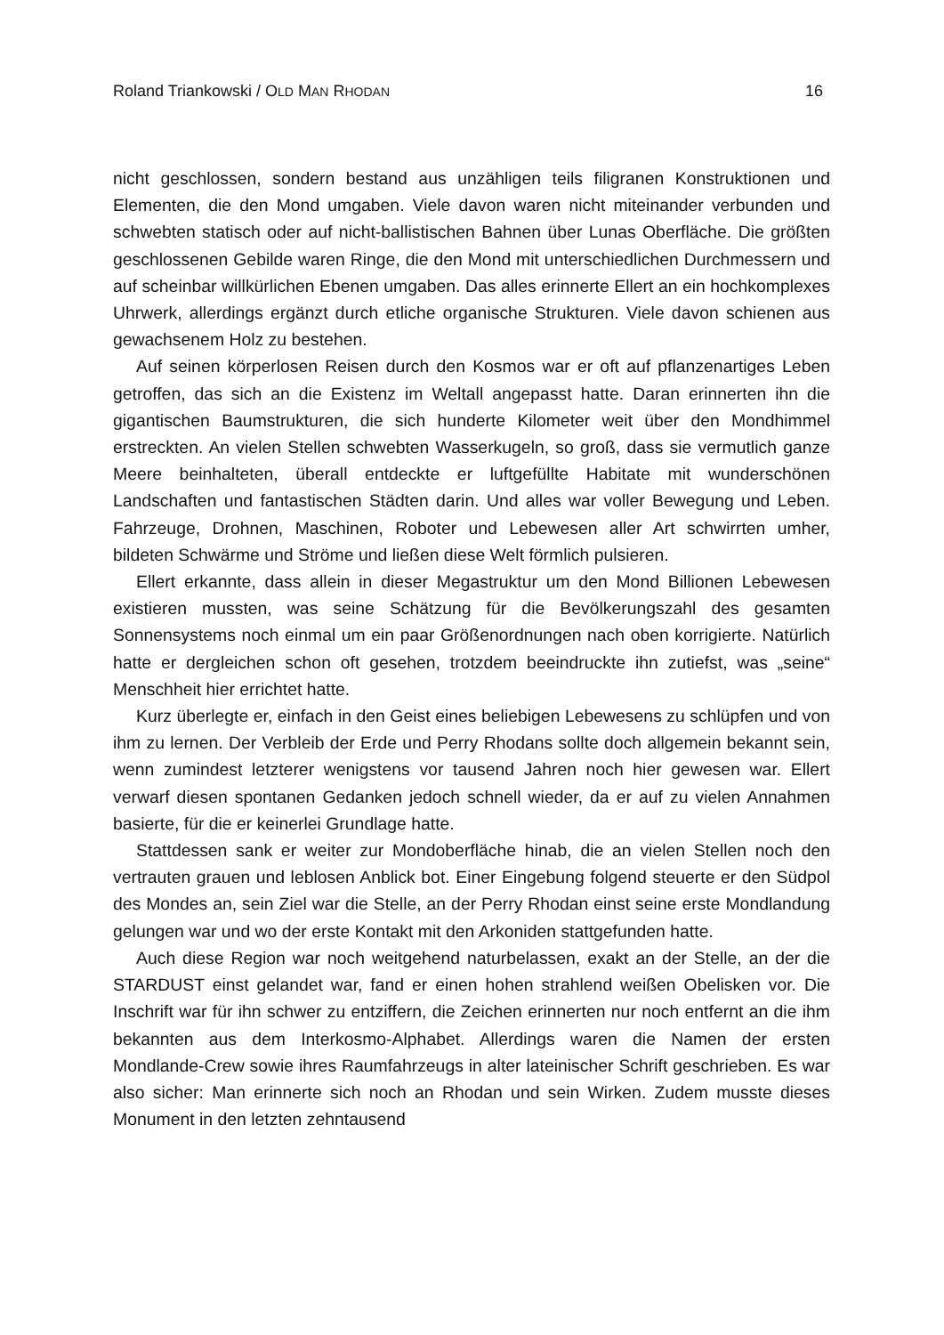Roland Triankowski / OLD MAN RHODAN 16
nicht geschlossen, sondern bestand aus unzähligen teils filigranen Konstruktionen und Elementen, die den Mond umgaben. Viele davon waren nicht miteinander ver­bunden und schwebten statisch oder auf nicht-ballistischen Bahnen über Lunas Oberfläche. Die größten geschlossenen Gebilde waren Ringe, die den Mond mit unterschiedlichen Durchmessern und auf scheinbar willkürlichen Ebenen umgaben. Das alles erinnerte Ellert an ein hochkomplexes Uhrwerk, allerdings ergänzt durch etliche organische Strukturen. Viele davon schienen aus gewachsenem Holz zu bestehen.
Auf seinen körperlosen Reisen durch den Kosmos war er oft auf pflanzenartiges Leben getroffen, das sich an die Existenz im Weltall angepasst hatte. Daran erinner­ten ihn die gigantischen Baumstrukturen, die sich hunderte Kilometer weit über den Mondhimmel erstreckten. An vielen Stellen schwebten Wasserkugeln, so groß, dass sie vermutlich ganze Meere beinhalteten, überall entdeckte er luftgefüllte Habitate mit wunderschönen Landschaften und fantastischen Städten darin. Und alles war voller Bewegung und Leben. Fahrzeuge, Drohnen, Maschinen, Roboter und Lebewesen aller Art schwirrten umher, bildeten Schwärme und Ströme und ließen diese Welt förmlich pulsieren.
Ellert erkannte, dass allein in dieser Megastruktur um den Mond Billionen Lebe­wesen existieren mussten, was seine Schätzung für die Bevölkerungszahl des gesamten Sonnensystems noch einmal um ein paar Größenordnungen nach oben korrigierte. Natürlich hatte er dergleichen schon oft gesehen, trotzdem beeindruckte ihn zutiefst, was „seine“ Menschheit hier errichtet hatte.
Kurz überlegte er, einfach in den Geist eines beliebigen Lebewesens zu schlüpfen und von ihm zu lernen. Der Verbleib der Erde und Perry Rhodans sollte doch all­gemein bekannt sein, wenn zumindest letzterer wenigstens vor tausend Jahren noch hier gewesen war. Ellert verwarf diesen spontanen Gedanken jedoch schnell wieder, da er auf zu vielen Annahmen basierte, für die er keinerlei Grundlage hatte.
Stattdessen sank er weiter zur Mondoberfläche hinab, die an vielen Stellen noch den vertrauten grauen und leblosen Anblick bot. Einer Eingebung folgend steuerte er den Südpol des Mondes an, sein Ziel war die Stelle, an der Perry Rhodan einst seine erste Mondlandung gelungen war und wo der erste Kontakt mit den Arkoniden statt­gefunden hatte.
Auch diese Region war noch weitgehend naturbelassen, exakt an der Stelle, an der die STARDUST einst gelandet war, fand er einen hohen strahlend weißen Obe­lisken vor. Die Inschrift war für ihn schwer zu entziffern, die Zeichen erinnerten nur noch entfernt an die ihm bekannten aus dem Interkosmo-Alphabet. Allerdings waren die Namen der ersten Mondlande-Crew sowie ihres Raumfahrzeugs in alter lateini­scher Schrift geschrieben. Es war also sicher: Man erinnerte sich noch an Rhodan und sein Wirken. Zudem musste dieses Monument in den letzten zehntausend